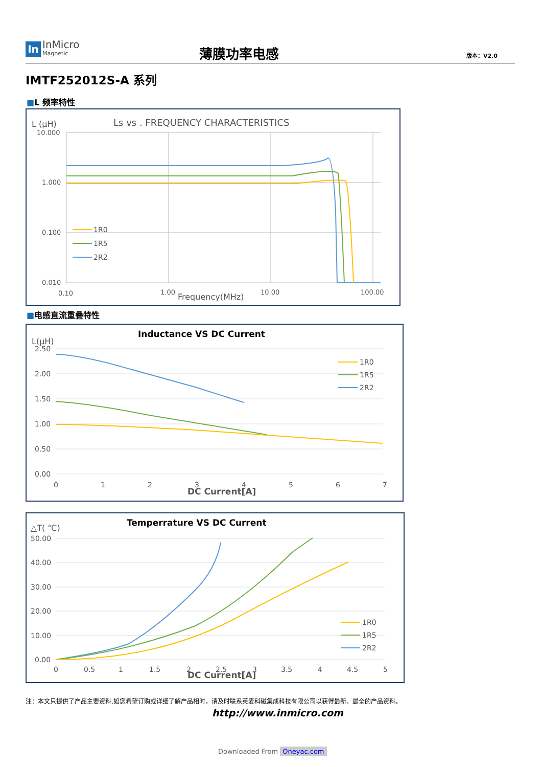In
InMicro
Magnetic
薄膜功率电感 版本：V2.0
IMTF252012S-A 系列
■L 频率特性
L (μH)
Ls vs . FREQUENCY CHARACTERISTICS
10.000
1.000
0.100
0.010
1R0
1R5
2R2
0.10
1.00
Frequency(MHz)
10.00
100.00
■电感直流重叠特性
L(μH)
Inductance VS DC Current
2.50
2.00
1.50
1.00
0.50
0.00
1R0
1R5
2R2
0
1
2
3
4
5
6
7
DC Current[A]
△T( ℃)
Temperrature VS DC Current
50.00
40.00
30.00
20.00
10.00
0.00
1R0
1R5
2R2
0
0.5
1
1.5
2
2.5
3
3.5
4
4.5
5
DC Current[A]
注：本文只提供了产品主要资料,如您希望订购或详细了解产品相时，请及时联系英麦科磁集成科技有限公司以获得最新、最全的产品资料。
http://www.inmicro.com
Downloaded From Oneyac.com